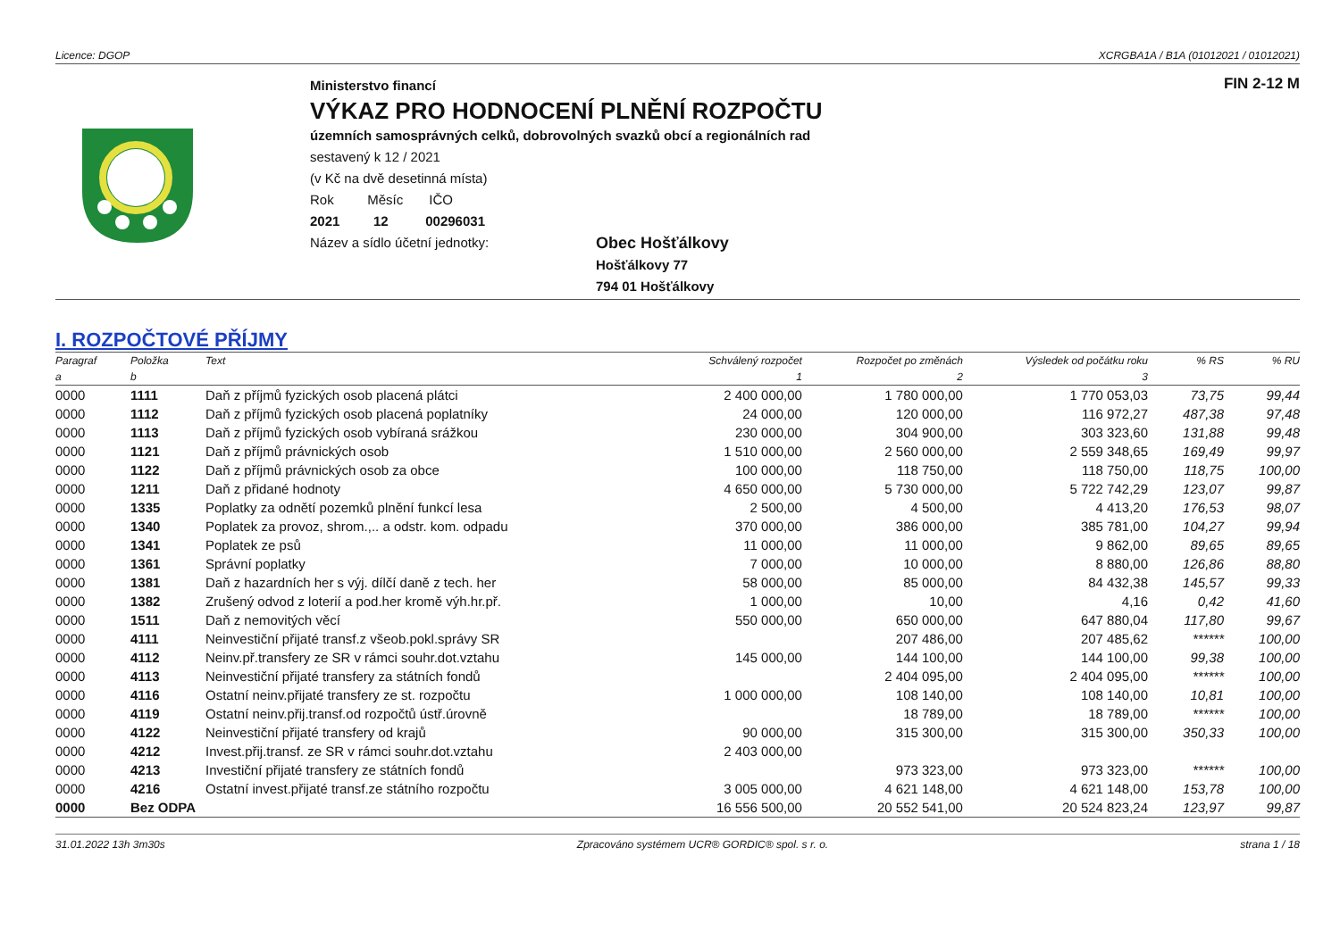Licence: DGOP XCRGBA1A / B1A (01012021 / 01012021)
Ministerstvo financí
VÝKAZ PRO HODNOCENÍ PLNĚNÍ ROZPOČTU
územních samosprávných celků, dobrovolných svazků obcí a regionálních rad
sestavený k 12 / 2021
(v Kč na dvě desetinná místa)
Rok Měsíc IČO
2021 12 00296031
Název a sídlo účetní jednotky:
Obec Hošťálkovy
Hošťálkovy 77
794 01 Hošťálkovy
FIN 2-12 M
I. ROZPOČTOVÉ PŘÍJMY
| Paragraf | Položka | Text | Schválený rozpočet | Rozpočet po změnách | Výsledek od počátku roku | % RS | % RU |
| --- | --- | --- | --- | --- | --- | --- | --- |
| a | b | | 1 | 2 | 3 | | |
| 0000 | 1111 | Daň z příjmů fyzických osob placená plátci | 2 400 000,00 | 1 780 000,00 | 1 770 053,03 | 73,75 | 99,44 |
| 0000 | 1112 | Daň z příjmů fyzických osob placená poplatníky | 24 000,00 | 120 000,00 | 116 972,27 | 487,38 | 97,48 |
| 0000 | 1113 | Daň z příjmů fyzických osob vybíraná srážkou | 230 000,00 | 304 900,00 | 303 323,60 | 131,88 | 99,48 |
| 0000 | 1121 | Daň z příjmů právnických osob | 1 510 000,00 | 2 560 000,00 | 2 559 348,65 | 169,49 | 99,97 |
| 0000 | 1122 | Daň z příjmů právnických osob za obce | 100 000,00 | 118 750,00 | 118 750,00 | 118,75 | 100,00 |
| 0000 | 1211 | Daň z přidané hodnoty | 4 650 000,00 | 5 730 000,00 | 5 722 742,29 | 123,07 | 99,87 |
| 0000 | 1335 | Poplatky za odnětí pozemků plnění funkcí lesa | 2 500,00 | 4 500,00 | 4 413,20 | 176,53 | 98,07 |
| 0000 | 1340 | Poplatek za provoz, shrom.,.. a odstr. kom. odpadu | 370 000,00 | 386 000,00 | 385 781,00 | 104,27 | 99,94 |
| 0000 | 1341 | Poplatek ze psů | 11 000,00 | 11 000,00 | 9 862,00 | 89,65 | 89,65 |
| 0000 | 1361 | Správní poplatky | 7 000,00 | 10 000,00 | 8 880,00 | 126,86 | 88,80 |
| 0000 | 1381 | Daň z hazardních her s výj. dílčí daně z tech. her | 58 000,00 | 85 000,00 | 84 432,38 | 145,57 | 99,33 |
| 0000 | 1382 | Zrušený odvod z loterií a pod.her kromě výh.hr.př. | 1 000,00 | 10,00 | 4,16 | 0,42 | 41,60 |
| 0000 | 1511 | Daň z nemovitých věcí | 550 000,00 | 650 000,00 | 647 880,04 | 117,80 | 99,67 |
| 0000 | 4111 | Neinvestiční přijaté transf.z všeob.pokl.správy SR | | 207 486,00 | 207 485,62 | ****** | 100,00 |
| 0000 | 4112 | Neinv.př.transfery ze SR v rámci souhr.dot.vztahu | 145 000,00 | 144 100,00 | 144 100,00 | 99,38 | 100,00 |
| 0000 | 4113 | Neinvestiční přijaté transfery za státních fondů | | 2 404 095,00 | 2 404 095,00 | ****** | 100,00 |
| 0000 | 4116 | Ostatní neinv.přijaté transfery ze st. rozpočtu | 1 000 000,00 | 108 140,00 | 108 140,00 | 10,81 | 100,00 |
| 0000 | 4119 | Ostatní neinv.přij.transf.od rozpočtů ústř.úrovně | | 18 789,00 | 18 789,00 | ****** | 100,00 |
| 0000 | 4122 | Neinvestiční přijaté transfery od krajů | 90 000,00 | 315 300,00 | 315 300,00 | 350,33 | 100,00 |
| 0000 | 4212 | Invest.přij.transf. ze SR v rámci souhr.dot.vztahu | 2 403 000,00 | | | | |
| 0000 | 4213 | Investiční přijaté transfery ze státních fondů | | 973 323,00 | 973 323,00 | ****** | 100,00 |
| 0000 | 4216 | Ostatní invest.přijaté transf.ze státního rozpočtu | 3 005 000,00 | 4 621 148,00 | 4 621 148,00 | 153,78 | 100,00 |
| 0000 | Bez ODPA | | 16 556 500,00 | 20 552 541,00 | 20 524 823,24 | 123,97 | 99,87 |
31.01.2022 13h 3m30s Zpracováno systémem UCR® GORDIC® spol. s r. o. strana 1 / 18